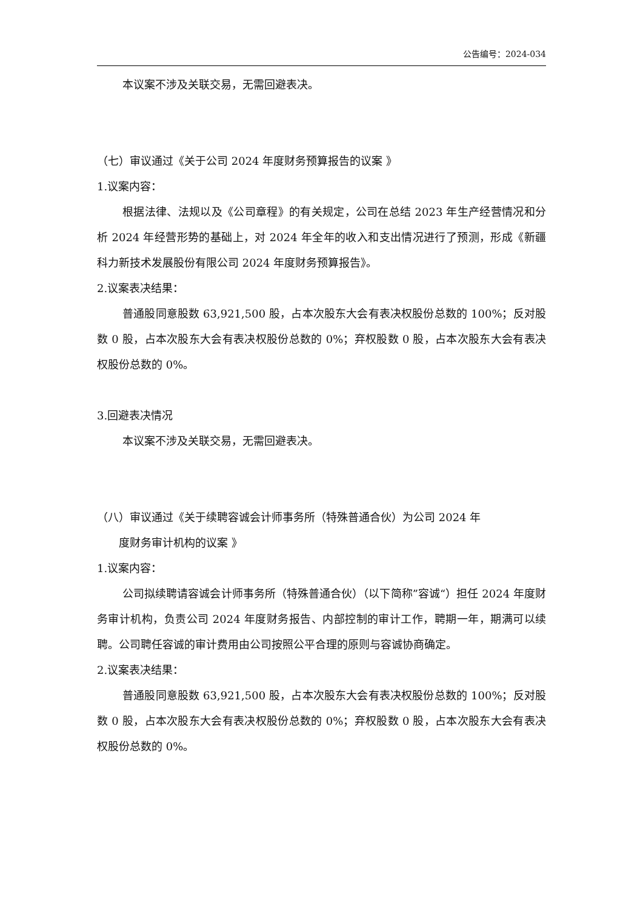公告编号：2024-034
本议案不涉及关联交易，无需回避表决。
（七）审议通过《关于公司 2024 年度财务预算报告的议案 》
1.议案内容：
根据法律、法规以及《公司章程》的有关规定，公司在总结 2023 年生产经营情况和分析 2024 年经营形势的基础上，对 2024 年全年的收入和支出情况进行了预测，形成《新疆科力新技术发展股份有限公司 2024 年度财务预算报告》。
2.议案表决结果：
普通股同意股数 63,921,500 股，占本次股东大会有表决权股份总数的 100%；反对股数 0 股，占本次股东大会有表决权股份总数的 0%；弃权股数 0 股，占本次股东大会有表决权股份总数的 0%。
3.回避表决情况
本议案不涉及关联交易，无需回避表决。
（八）审议通过《关于续聘容诚会计师事务所（特殊普通合伙）为公司 2024 年
度财务审计机构的议案 》
1.议案内容：
公司拟续聘请容诚会计师事务所（特殊普通合伙）（以下简称”容诚“）担任 2024 年度财务审计机构，负责公司 2024 年度财务报告、内部控制的审计工作，聘期一年，期满可以续聘。公司聘任容诚的审计费用由公司按照公平合理的原则与容诚协商确定。
2.议案表决结果：
普通股同意股数 63,921,500 股，占本次股东大会有表决权股份总数的 100%；反对股数 0 股，占本次股东大会有表决权股份总数的 0%；弃权股数 0 股，占本次股东大会有表决权股份总数的 0%。